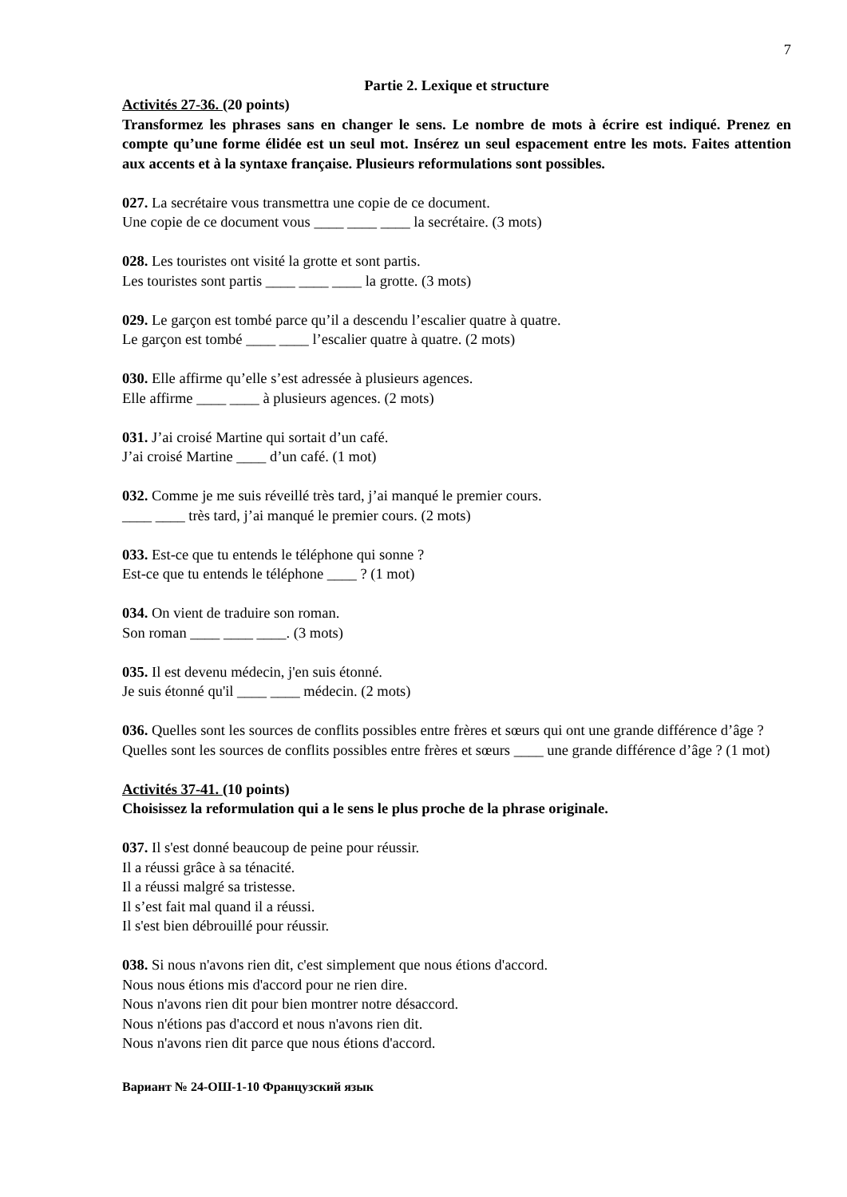7
Partie 2. Lexique et structure
Activités 27-36. (20 points)
Transformez les phrases sans en changer le sens. Le nombre de mots à écrire est indiqué. Prenez en compte qu’une forme élidée est un seul mot. Insérez un seul espacement entre les mots. Faites attention aux accents et à la syntaxe française. Plusieurs reformulations sont possibles.
027. La secrétaire vous transmettra une copie de ce document.
Une copie de ce document vous ____ ____ ____ la secrétaire. (3 mots)
028. Les touristes ont visité la grotte et sont partis.
Les touristes sont partis ____ ____ ____ la grotte. (3 mots)
029. Le garçon est tombé parce qu’il a descendu l’escalier quatre à quatre.
Le garçon est tombé ____ ____ l’escalier quatre à quatre. (2 mots)
030. Elle affirme qu’elle s’est adressée à plusieurs agences.
Elle affirme ____ ____ à plusieurs agences. (2 mots)
031. J’ai croisé Martine qui sortait d’un café.
J’ai croisé Martine ____ d’un café. (1 mot)
032. Comme je me suis réveillé très tard, j’ai manqué le premier cours.
____ ____ très tard, j’ai manqué le premier cours. (2 mots)
033. Est-ce que tu entends le téléphone qui sonne ?
Est-ce que tu entends le téléphone ____ ? (1 mot)
034. On vient de traduire son roman.
Son roman ____ ____ ____. (3 mots)
035. Il est devenu médecin, j'en suis étonné.
Je suis étonné qu'il ____ ____ médecin. (2 mots)
036. Quelles sont les sources de conflits possibles entre frères et sœurs qui ont une grande différence d’âge ?
Quelles sont les sources de conflits possibles entre frères et sœurs ____ une grande différence d’âge ? (1 mot)
Activités 37-41. (10 points)
Choisissez la reformulation qui a le sens le plus proche de la phrase originale.
037. Il s'est donné beaucoup de peine pour réussir.
Il a réussi grâce à sa ténacité.
Il a réussi malgré sa tristesse.
Il s’est fait mal quand il a réussi.
Il s'est bien débrouillé pour réussir.
038. Si nous n'avons rien dit, c'est simplement que nous étions d'accord.
Nous nous étions mis d'accord pour ne rien dire.
Nous n'avons rien dit pour bien montrer notre désaccord.
Nous n'étions pas d'accord et nous n'avons rien dit.
Nous n'avons rien dit parce que nous étions d'accord.
Вариант № 24-ОШ-1-10 Французский язык